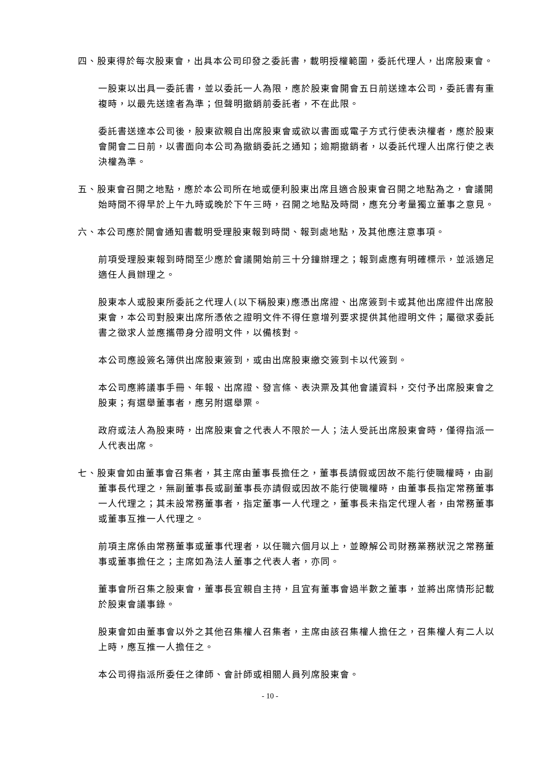四、股東得於每次股東會，出具本公司印發之委託書，載明授權範圍，委託代理人，出席股東會。
一股東以出具一委託書，並以委託一人為限，應於股東會開會五日前送達本公司，委託書有重複時，以最先送達者為準；但聲明撤銷前委託者，不在此限。
委託書送達本公司後，股東欲親自出席股東會或欲以書面或電子方式行使表決權者，應於股東會開會二日前，以書面向本公司為撤銷委託之通知；逾期撤銷者，以委託代理人出席行使之表決權為準。
五、股東會召開之地點，應於本公司所在地或便利股東出席且適合股東會召開之地點為之，會議開始時間不得早於上午九時或晚於下午三時，召開之地點及時間，應充分考量獨立董事之意見。
六、本公司應於開會通知書載明受理股東報到時間、報到處地點，及其他應注意事項。
前項受理股東報到時間至少應於會議開始前三十分鐘辦理之；報到處應有明確標示，並派適足適任人員辦理之。
股東本人或股東所委託之代理人(以下稱股東)應憑出席證、出席簽到卡或其他出席證件出席股東會，本公司對股東出席所憑依之證明文件不得任意增列要求提供其他證明文件；屬徵求委託書之徵求人並應攜帶身分證明文件，以備核對。
本公司應設簽名簿供出席股東簽到，或由出席股東繳交簽到卡以代簽到。
本公司應將議事手冊、年報、出席證、發言條、表決票及其他會議資料，交付予出席股東會之股東；有選舉董事者，應另附選舉票。
政府或法人為股東時，出席股東會之代表人不限於一人；法人受託出席股東會時，僅得指派一人代表出席。
七、股東會如由董事會召集者，其主席由董事長擔任之，董事長請假或因故不能行使職權時，由副董事長代理之，無副董事長或副董事長亦請假或因故不能行使職權時，由董事長指定常務董事一人代理之；其未設常務董事者，指定董事一人代理之，董事長未指定代理人者，由常務董事或董事互推一人代理之。
前項主席係由常務董事或董事代理者，以任職六個月以上，並瞭解公司財務業務狀況之常務董事或董事擔任之；主席如為法人董事之代表人者，亦同。
董事會所召集之股東會，董事長宜親自主持，且宜有董事會過半數之董事，並將出席情形記載於股東會議事錄。
股東會如由董事會以外之其他召集權人召集者，主席由該召集權人擔任之，召集權人有二人以上時，應互推一人擔任之。
本公司得指派所委任之律師、會計師或相關人員列席股東會。
- 10 -